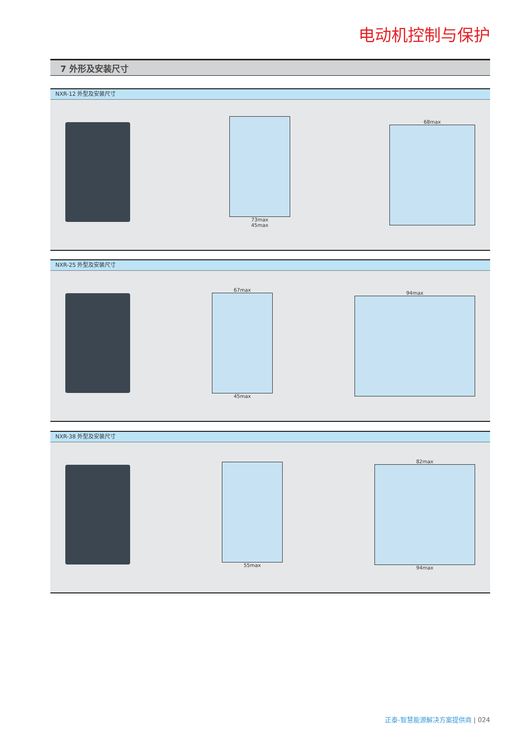电动机控制与保护
7 外形及安装尺寸
NXR-12 外型及安装尺寸
73max
45max
68max
NXR-25 外型及安装尺寸
67max
45max
94max
NXR-38 外型及安装尺寸
55max
82max
94max
正泰-智慧能源解决方案提供商 | 024